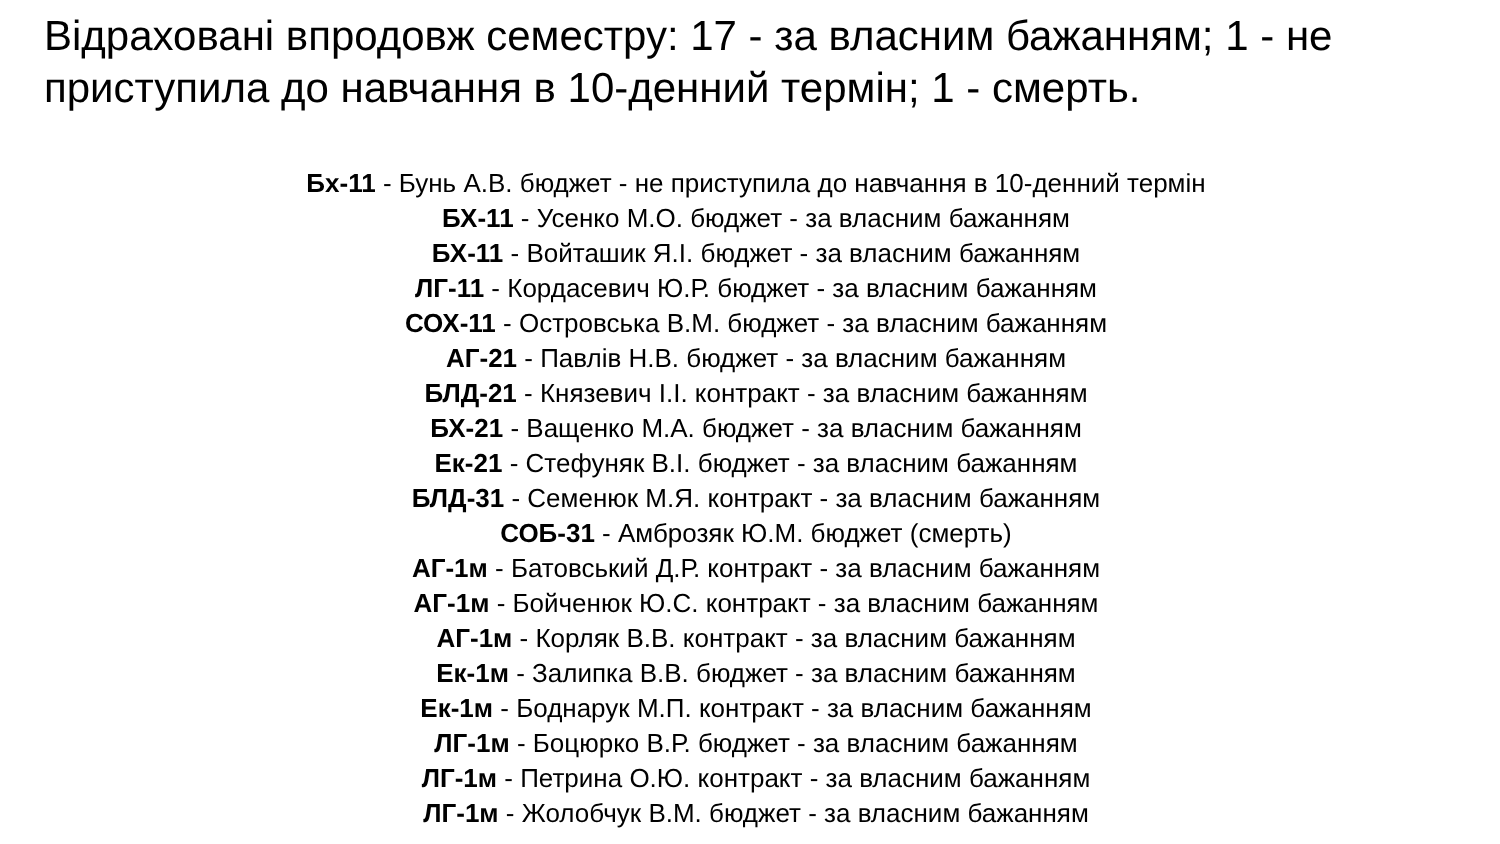Відраховані впродовж семестру: 17 - за власним бажанням; 1 - не приступила до навчання в 10-денний термін; 1 - смерть.
Бх-11 - Бунь А.В. бюджет - не приступила до навчання в 10-денний термін
БХ-11 - Усенко М.О. бюджет - за власним бажанням
БХ-11 - Войташик Я.І. бюджет - за власним бажанням
ЛГ-11 - Кордасевич Ю.Р. бюджет - за власним бажанням
СОХ-11 - Островська В.М. бюджет - за власним бажанням
АГ-21 - Павлів Н.В. бюджет - за власним бажанням
БЛД-21 - Князевич І.І. контракт - за власним бажанням
БХ-21 - Ващенко М.А. бюджет - за власним бажанням
Ек-21 - Стефуняк В.І. бюджет - за власним бажанням
БЛД-31 - Семенюк М.Я. контракт - за власним бажанням
СОБ-31 - Амброзяк Ю.М. бюджет (смерть)
АГ-1м - Батовський Д.Р. контракт - за власним бажанням
АГ-1м - Бойченюк Ю.С. контракт - за власним бажанням
АГ-1м - Корляк В.В. контракт - за власним бажанням
Ек-1м - Залипка В.В. бюджет - за власним бажанням
Ек-1м - Боднарук М.П. контракт - за власним бажанням
ЛГ-1м - Боцюрко В.Р. бюджет - за власним бажанням
ЛГ-1м - Петрина О.Ю. контракт - за власним бажанням
ЛГ-1м - Жолобчук В.М. бюджет - за власним бажанням